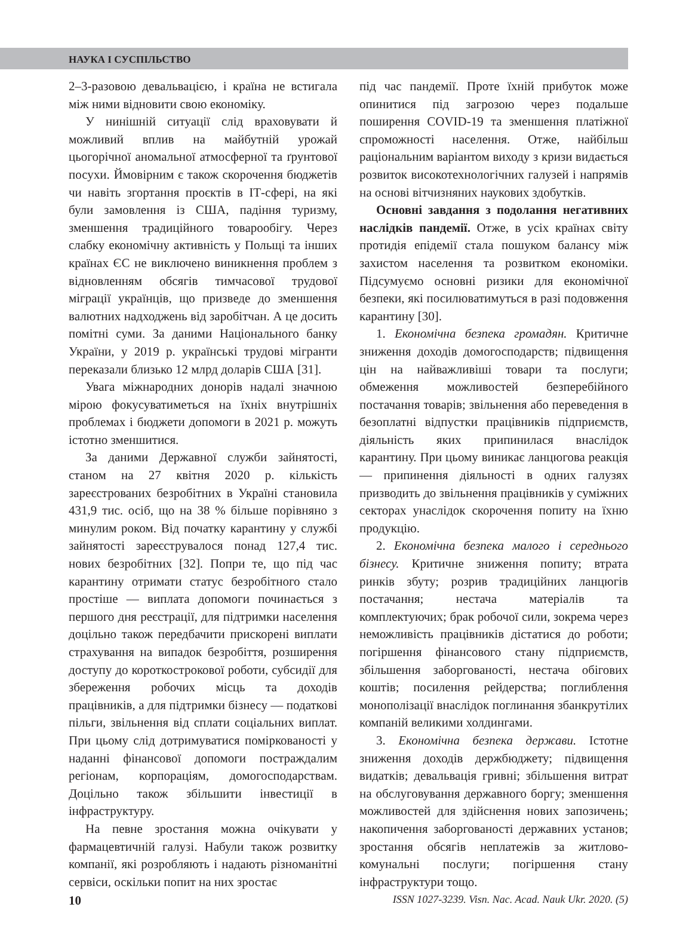НАУКА І СУСПІЛЬСТВО
2–3-разовою девальвацією, і країна не встигала між ними відновити свою економіку.
У нинішній ситуації слід враховувати й можливий вплив на майбутній урожай цьогорічної аномальної атмосферної та ґрунтової посухи. Ймовірним є також скорочення бюджетів чи навіть згортання проєктів в ІТ-сфері, на які були замовлення із США, падіння туризму, зменшення традиційного товарообігу. Через слабку економічну активність у Польщі та інших країнах ЄС не виключено виникнення проблем з відновленням обсягів тимчасової трудової міграції українців, що призведе до зменшення валютних надходжень від заробітчан. А це досить помітні суми. За даними Національного банку України, у 2019 р. українські трудові мігранти переказали близько 12 млрд доларів США [31].
Увага міжнародних донорів надалі значною мірою фокусуватиметься на їхніх внутрішніх проблемах і бюджети допомоги в 2021 р. можуть істотно зменшитися.
За даними Державної служби зайнятості, станом на 27 квітня 2020 р. кількість зареєстрованих безробітних в Україні становила 431,9 тис. осіб, що на 38 % більше порівняно з минулим роком. Від початку карантину у службі зайнятості зареєструвалося понад 127,4 тис. нових безробітних [32]. Попри те, що під час карантину отримати статус безробітного стало простіше — виплата допомоги починається з першого дня реєстрації, для підтримки населення доцільно також передбачити прискорені виплати страхування на випадок безробіття, розширення доступу до короткострокової роботи, субсидії для збереження робочих місць та доходів працівників, а для підтримки бізнесу — податкові пільги, звільнення від сплати соціальних виплат. При цьому слід дотримуватися поміркованості у наданні фінансової допомоги постраждалим регіонам, корпораціям, домогосподарствам. Доцільно також збільшити інвестиції в інфраструктуру.
На певне зростання можна очікувати у фармацевтичній галузі. Набули також розвитку компанії, які розробляють і надають різноманітні сервіси, оскільки попит на них зростає
під час пандемії. Проте їхній прибуток може опинитися під загрозою через подальше поширення COVID-19 та зменшення платіжної спроможності населення. Отже, найбільш раціональним варіантом виходу з кризи видається розвиток високотехнологічних галузей і напрямів на основі вітчизняних наукових здобутків.
Основні завдання з подолання негативних наслідків пандемії. Отже, в усіх країнах світу протидія епідемії стала пошуком балансу між захистом населення та розвитком економіки. Підсумуємо основні ризики для економічної безпеки, які посилюватимуться в разі подовження карантину [30].
1. Економічна безпека громадян. Критичне зниження доходів домогосподарств; підвищення цін на найважливіші товари та послуги; обмеження можливостей безперебійного постачання товарів; звільнення або переведення в безоплатні відпустки працівників підприємств, діяльність яких припинилася внаслідок карантину. При цьому виникає ланцюгова реакція — припинення діяльності в одних галузях призводить до звільнення працівників у суміжних секторах унаслідок скорочення попиту на їхню продукцію.
2. Економічна безпека малого і середнього бізнесу. Критичне зниження попиту; втрата ринків збуту; розрив традиційних ланцюгів постачання; нестача матеріалів та комплектуючих; брак робочої сили, зокрема через неможливість працівників дістатися до роботи; погіршення фінансового стану підприємств, збільшення заборгованості, нестача обігових коштів; посилення рейдерства; поглиблення монополізації внаслідок поглинання збанкрутілих компаній великими холдингами.
3. Економічна безпека держави. Істотне зниження доходів держбюджету; підвищення видатків; девальвація гривні; збільшення витрат на обслуговування державного боргу; зменшення можливостей для здійснення нових запозичень; накопичення заборгованості державних установ; зростання обсягів неплатежів за житлово-комунальні послуги; погіршення стану інфраструктури тощо.
10 ISSN 1027-3239. Visn. Nac. Acad. Nauk Ukr. 2020. (5)